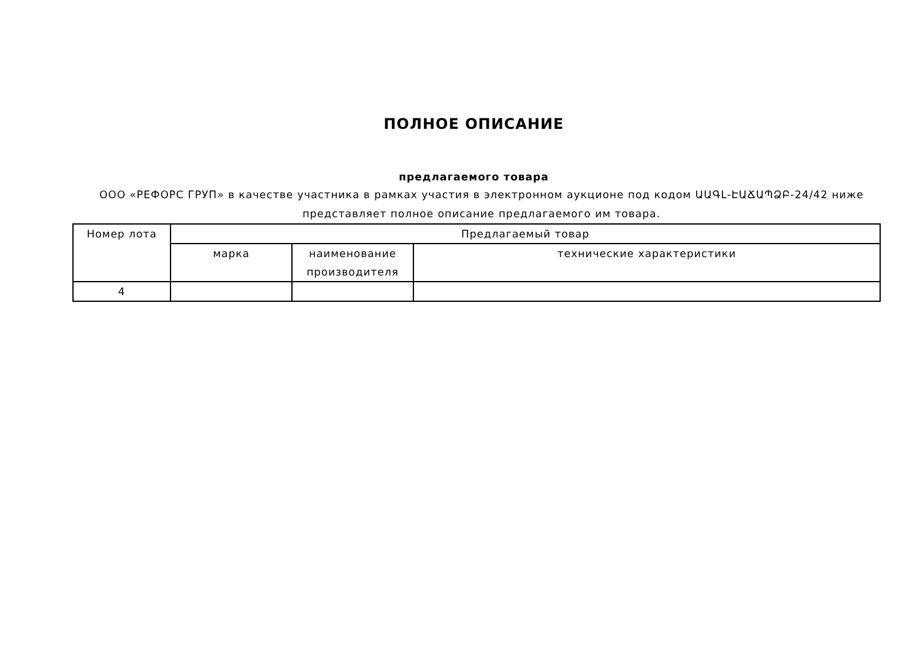ПОЛНОЕ ОПИСАНИЕ
предлагаемого товара
ООО «РЕФОРС ГРУП» в качестве участника в рамках участия в электронном аукционе под кодом ԱԱԳԼ-ԷԱՃԱՊՁԲ-24/42 ниже представляет полное описание предлагаемого им товара.
| Номер лота | Предлагаемый товар | | |
| --- | --- | --- | --- |
| | марка | наименование производителя | технические характеристики |
| 4 | | | |